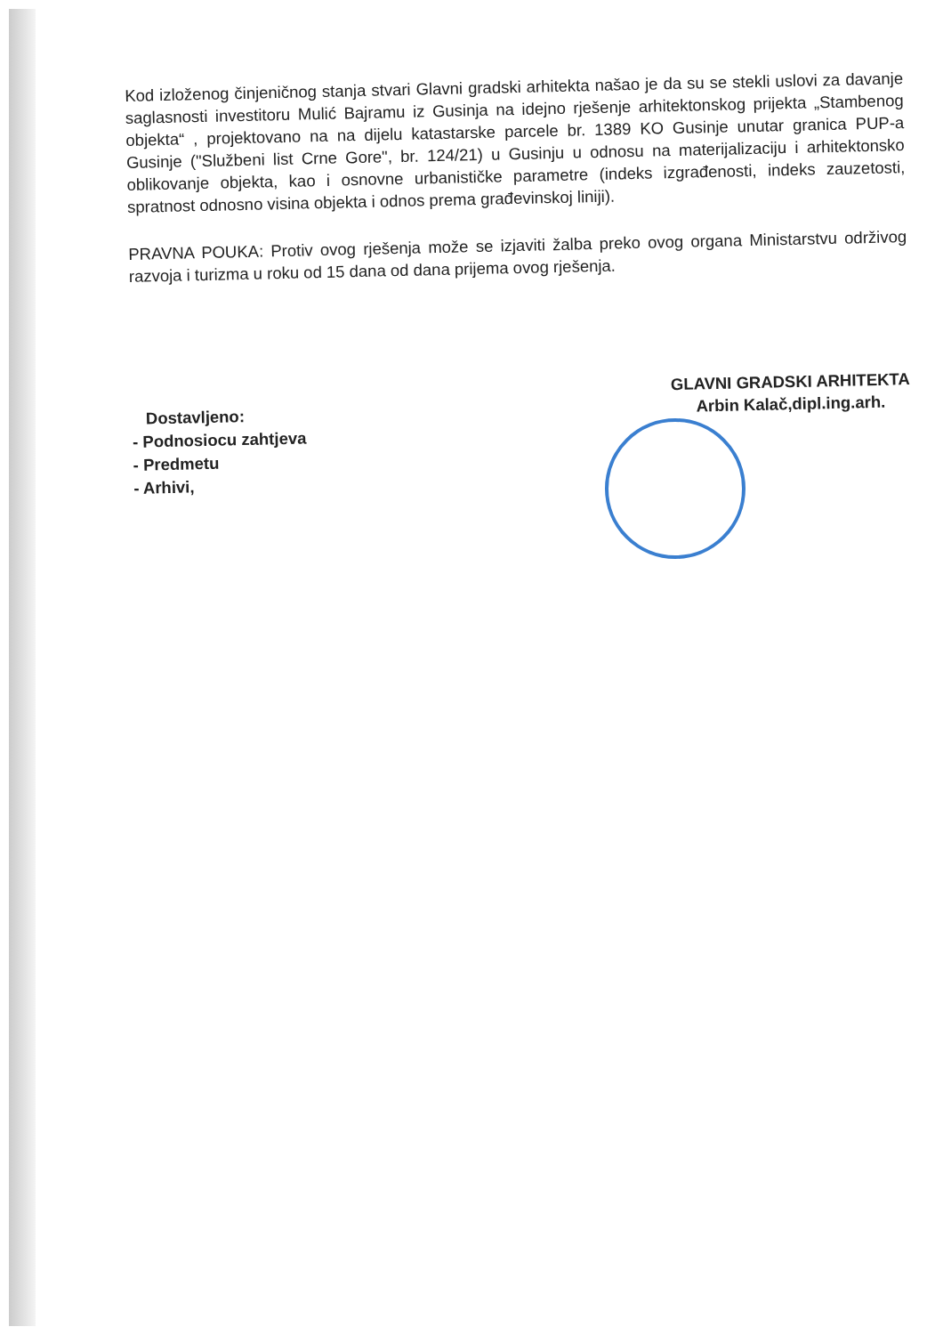Kod izloženog činjeničnog stanja stvari Glavni gradski arhitekta našao je da su se stekli uslovi za davanje saglasnosti investitoru Mulić Bajramu iz Gusinja na idejno rješenje arhitektonskog prijekta „Stambenog objekta“ , projektovano na na dijelu katastarske parcele br. 1389 KO Gusinje unutar granica PUP-a Gusinje ("Službeni list Crne Gore", br. 124/21) u Gusinju u odnosu na materijalizaciju i arhitektonsko oblikovanje objekta, kao i osnovne urbanističke parametre (indeks izgrađenosti, indeks zauzetosti, spratnost odnosno visina objekta i odnos prema građevinskoj liniji).
PRAVNA POUKA: Protiv ovog rješenja može se izjaviti žalba preko ovog organa Ministarstvu održivog razvoja i turizma u roku od 15 dana od dana prijema ovog rješenja.
Dostavljeno:
- Podnosiocu zahtjeva
- Predmetu
- Arhivi,
GLAVNI GRADSKI ARHITEKTA
Arbin Kalač,dipl.ing.arh.